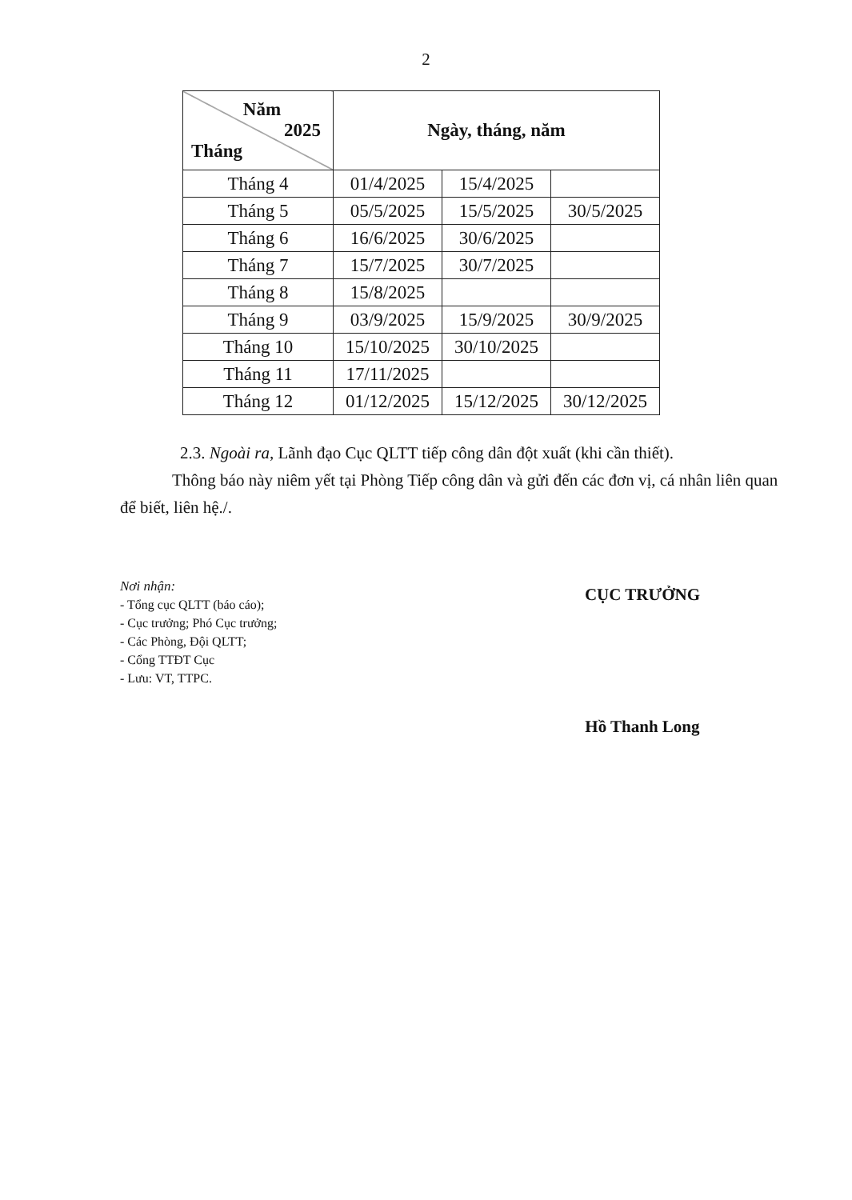2
| Năm 2025 Tháng | Ngày, tháng, năm | | |
| --- | --- | --- | --- |
| Tháng 4 | 01/4/2025 | 15/4/2025 | |
| Tháng 5 | 05/5/2025 | 15/5/2025 | 30/5/2025 |
| Tháng 6 | 16/6/2025 | 30/6/2025 | |
| Tháng 7 | 15/7/2025 | 30/7/2025 | |
| Tháng 8 | 15/8/2025 | | |
| Tháng 9 | 03/9/2025 | 15/9/2025 | 30/9/2025 |
| Tháng 10 | 15/10/2025 | 30/10/2025 | |
| Tháng 11 | 17/11/2025 | | |
| Tháng 12 | 01/12/2025 | 15/12/2025 | 30/12/2025 |
2.3. Ngoài ra, Lãnh đạo Cục QLTT tiếp công dân đột xuất (khi cần thiết).
Thông báo này niêm yết tại Phòng Tiếp công dân và gửi đến các đơn vị, cá nhân liên quan để biết, liên hệ./.
Nơi nhận:
- Tổng cục QLTT (báo cáo);
- Cục trưởng; Phó Cục trưởng;
- Các Phòng, Đội QLTT;
- Cổng TTĐT Cục
- Lưu: VT, TTPC.
CỤC TRƯỞNG
Hồ Thanh Long